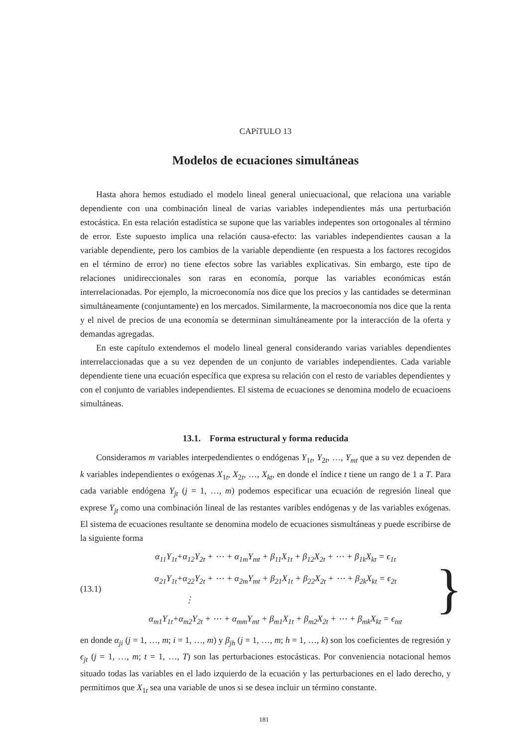CAPíTULO 13
Modelos de ecuaciones simultáneas
Hasta ahora hemos estudiado el modelo lineal general uniecuacional, que relaciona una variable dependiente con una combinación lineal de varias variables independientes más una perturbación estocástica. En esta relación estadística se supone que las variables indepentes son ortogonales al término de error. Este supuesto implica una relación causa-efecto: las variables independientes causan a la variable dependiente, pero los cambios de la variable dependiente (en respuesta a los factores recogidos en el término de error) no tiene efectos sobre las variables explicativas. Sin embargo, este tipo de relaciones unidireccionales son raras en economía, porque las variables económicas están interrelacionadas. Por ejemplo, la microeconomía nos dice que los precios y las cantidades se determinan simultáneamente (conjuntamente) en los mercados. Similarmente, la macroeconomía nos dice que la renta y el nivel de precios de una economía se determinan simultáneamente por la interacción de la oferta y demandas agregadas.
En este capítulo extendemos el modelo lineal general considerando varias variables dependientes interrelaccionadas que a su vez dependen de un conjunto de variables independientes. Cada variable dependiente tiene una ecuación específica que expresa su relación con el resto de variables dependientes y con el conjunto de variables independientes. El sistema de ecuaciones se denomina modelo de ecuacioens simultáneas.
13.1. Forma estructural y forma reducida
Consideramos m variables interpedendientes o endógenas Y<sub>1t</sub>, Y<sub>2t</sub>, …, Y<sub>mt</sub> que a su vez dependen de k variables independientes o exógenas X<sub>1t</sub>, X<sub>2t</sub>, …, X<sub>kt</sub>, en donde el índice t tiene un rango de 1 a T. Para cada variable endógena Y<sub>jt</sub> (j = 1, …, m) podemos especificar una ecuación de regresión lineal que exprese Y<sub>jt</sub> como una combinación lineal de las restantes varibles endógenas y de las variables exógenas. El sistema de ecuaciones resultante se denomina modelo de ecuaciones sismultáneas y puede escribirse de la siguiente forma
(13.1)
α<sub>11</sub>Y<sub>1t</sub>+α<sub>12</sub>Y<sub>2t</sub> + ⋯ + α<sub>1m</sub>Y<sub>mt</sub> + β<sub>11</sub>X<sub>1t</sub> + β<sub>12</sub>X<sub>2t</sub> + ⋯ + β<sub>1k</sub>X<sub>kt</sub> = ϵ<sub>1t</sub>
α<sub>21</sub>Y<sub>1t</sub>+α<sub>22</sub>Y<sub>2t</sub> + ⋯ + α<sub>2m</sub>Y<sub>mt</sub> + β<sub>21</sub>X<sub>1t</sub> + β<sub>22</sub>X<sub>2t</sub> + ⋯ + β<sub>2k</sub>X<sub>kt</sub> = ϵ<sub>2t</sub>
⋮
α<sub>m1</sub>Y<sub>1t</sub>+α<sub>m2</sub>Y<sub>2t</sub> + ⋯ + α<sub>mm</sub>Y<sub>mt</sub> + β<sub>m1</sub>X<sub>1t</sub> + β<sub>m2</sub>X<sub>2t</sub> + ⋯ + β<sub>mk</sub>X<sub>kt</sub> = ϵ<sub>mt</sub>
}
en donde α<sub>ji</sub> (j = 1, …, m; i = 1, …, m) y β<sub>jh</sub> (j = 1, …, m; h = 1, …, k) son los coeficientes de regresión y ϵ<sub>jt</sub> (j = 1, …, m; t = 1, …, T) son las perturbaciones estocásticas. Por conveniencia notacional hemos situado todas las variables en el lado izquierdo de la ecuación y las perturbaciones en el lado derecho, y permitimos que X<sub>1t</sub> sea una variable de unos si se desea incluir un término constante.
181